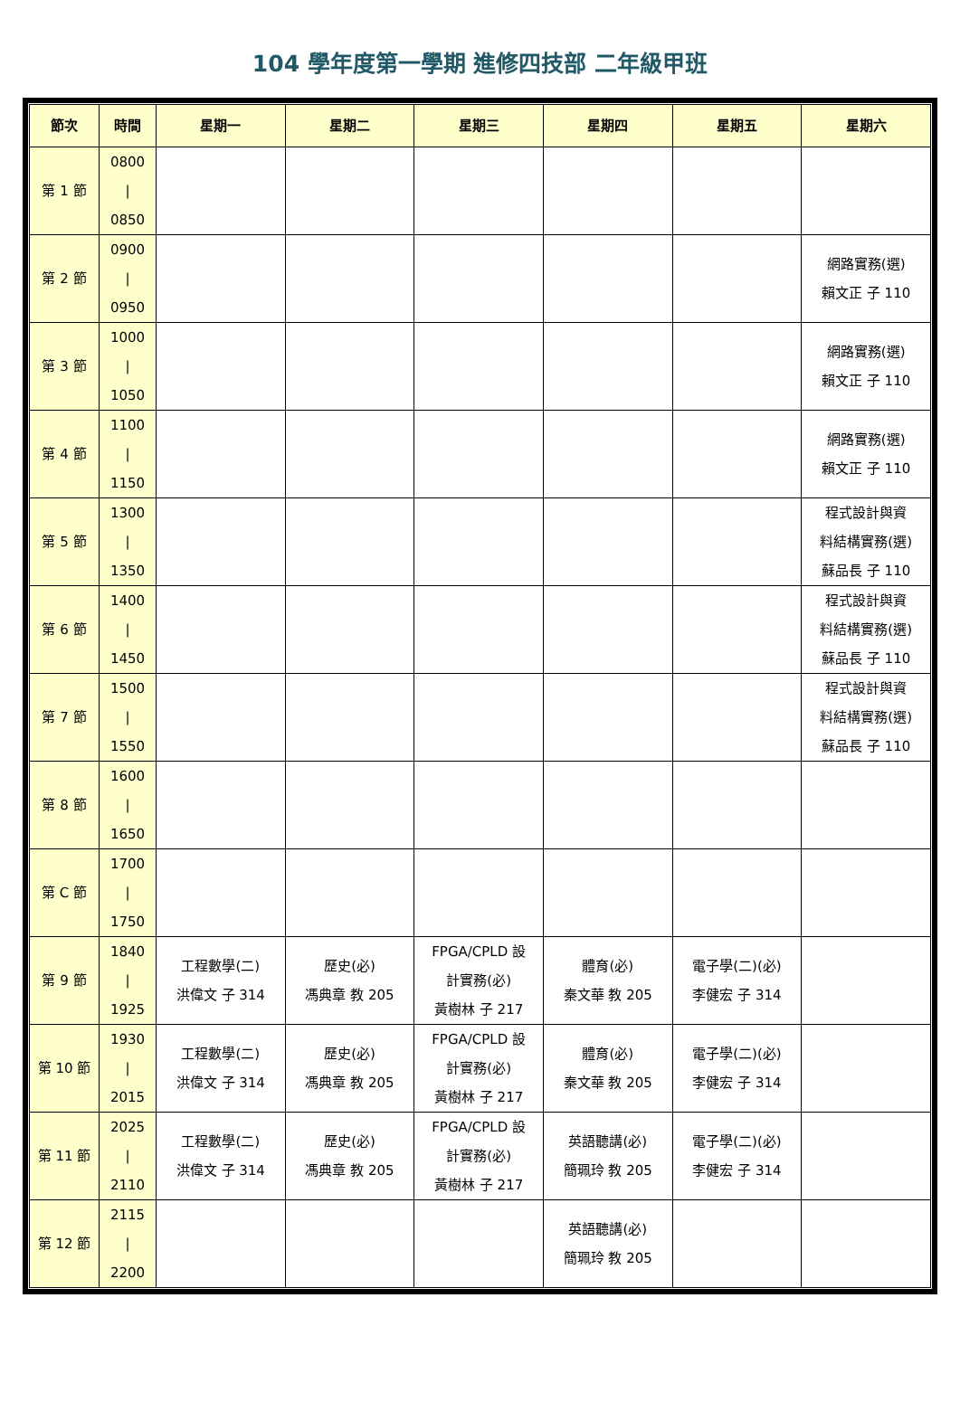104 學年度第一學期 進修四技部 二年級甲班
| 節次 | 時間 | 星期一 | 星期二 | 星期三 | 星期四 | 星期五 | 星期六 |
| --- | --- | --- | --- | --- | --- | --- | --- |
| 第 1 節 | 0800 / 0850 | | | | | | |
| 第 2 節 | 0900 / 0950 | | | | | | 網路實務(選) 賴文正 子 110 |
| 第 3 節 | 1000 / 1050 | | | | | | 網路實務(選) 賴文正 子 110 |
| 第 4 節 | 1100 / 1150 | | | | | | 網路實務(選) 賴文正 子 110 |
| 第 5 節 | 1300 / 1350 | | | | | | 程式設計與資 料結構實務(選) 蘇品長 子 110 |
| 第 6 節 | 1400 / 1450 | | | | | | 程式設計與資 料結構實務(選) 蘇品長 子 110 |
| 第 7 節 | 1500 / 1550 | | | | | | 程式設計與資 料結構實務(選) 蘇品長 子 110 |
| 第 8 節 | 1600 / 1650 | | | | | | |
| 第 C 節 | 1700 / 1750 | | | | | | |
| 第 9 節 | 1840 / 1925 | 工程數學(二) 洪偉文 子 314 | 歷史(必) 馮典章 教 205 | FPGA/CPLD 設 計實務(必) 黃樹林 子 217 | 體育(必) 秦文華 教 205 | 電子學(二)(必) 李健宏 子 314 | |
| 第 10 節 | 1930 / 2015 | 工程數學(二) 洪偉文 子 314 | 歷史(必) 馮典章 教 205 | FPGA/CPLD 設 計實務(必) 黃樹林 子 217 | 體育(必) 秦文華 教 205 | 電子學(二)(必) 李健宏 子 314 | |
| 第 11 節 | 2025 / 2110 | 工程數學(二) 洪偉文 子 314 | 歷史(必) 馮典章 教 205 | FPGA/CPLD 設 計實務(必) 黃樹林 子 217 | 英語聽講(必) 簡珮玲 教 205 | 電子學(二)(必) 李健宏 子 314 | |
| 第 12 節 | 2115 / 2200 | | | | 英語聽講(必) 簡珮玲 教 205 | | |